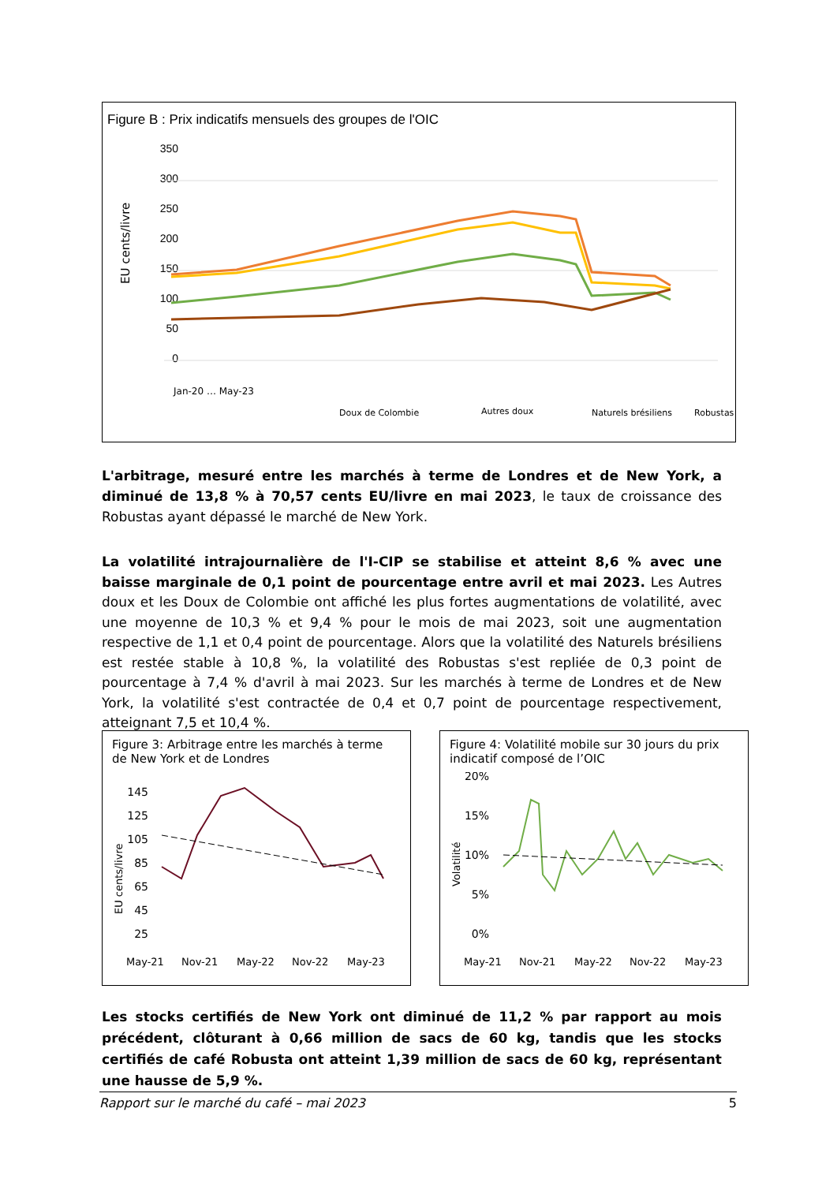Figure B : Prix indicatifs mensuels des groupes de l'OIC
350
300
250
200
150
100
50
0
EU cents/livre
Doux de Colombie
Autres doux
Naturels brésiliens
Robustas
Jan-20 … May-23
L'arbitrage, mesuré entre les marchés à terme de Londres et de New York, a diminué de 13,8 % à 70,57 cents EU/livre en mai 2023, le taux de croissance des Robustas ayant dépassé le marché de New York.
La volatilité intrajournalière de l'I-CIP se stabilise et atteint 8,6 % avec une baisse marginale de 0,1 point de pourcentage entre avril et mai 2023. Les Autres doux et les Doux de Colombie ont affiché les plus fortes augmentations de volatilité, avec une moyenne de 10,3 % et 9,4 % pour le mois de mai 2023, soit une augmentation respective de 1,1 et 0,4 point de pourcentage. Alors que la volatilité des Naturels brésiliens est restée stable à 10,8 %, la volatilité des Robustas s'est repliée de 0,3 point de pourcentage à 7,4 % d'avril à mai 2023. Sur les marchés à terme de Londres et de New York, la volatilité s'est contractée de 0,4 et 0,7 point de pourcentage respectivement, atteignant 7,5 et 10,4 %.
Figure 3: Arbitrage entre les marchés à terme de New York et de Londres
145
125
105
85
65
45
25
EU cents/livre
May-21
Nov-21
May-22
Nov-22
May-23
Figure 4: Volatilité mobile sur 30 jours du prix indicatif composé de l’OIC
20%
15%
10%
5%
0%
Volatilité
May-21
Nov-21
May-22
Nov-22
May-23
Les stocks certifiés de New York ont diminué de 11,2 % par rapport au mois précédent, clôturant à 0,66 million de sacs de 60 kg, tandis que les stocks certifiés de café Robusta ont atteint 1,39 million de sacs de 60 kg, représentant une hausse de 5,9 %.
Rapport sur le marché du café – mai 2023 5